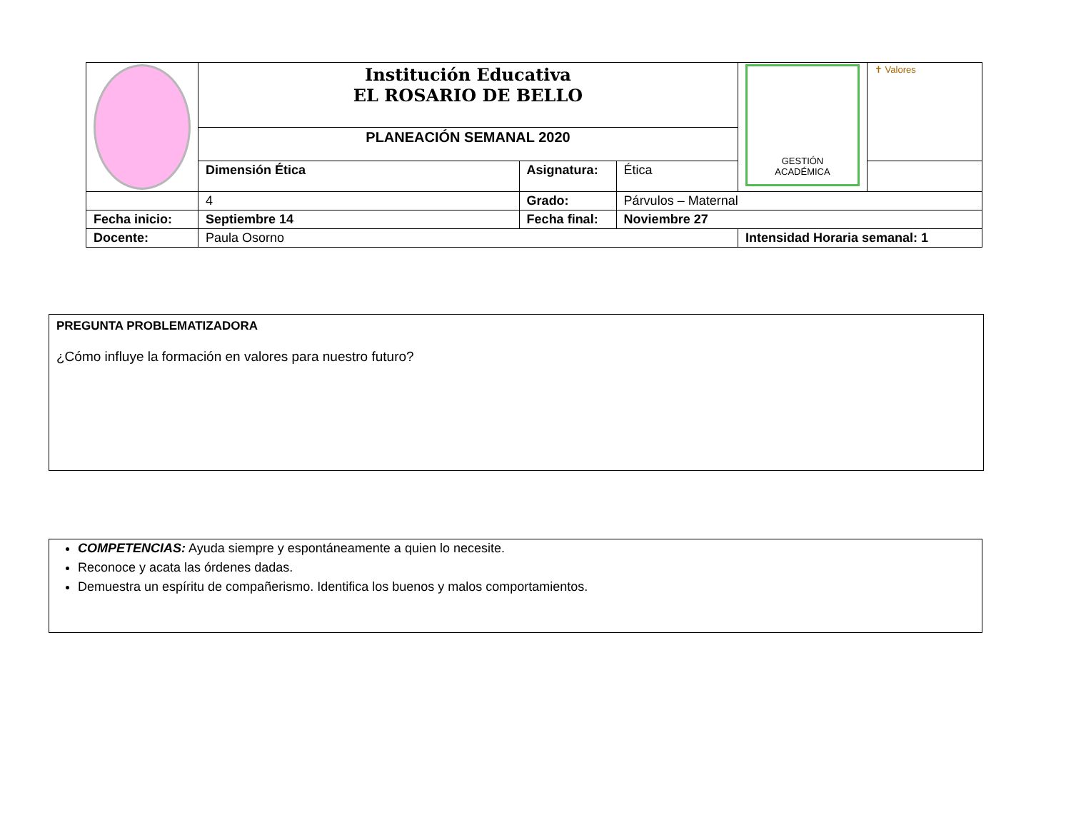| | Institución Educativa EL ROSARIO DE BELLO | | | GESTIÓN ACADÉMICA | ✝ Valores |
| | PLANEACIÓN SEMANAL 2020 | | | | |
| | Dimensión Ética | Asignatura: | Ética | | |
| | 4 | Grado: | Párvulos – Maternal | | |
| Fecha inicio: | Septiembre 14 | Fecha final: | Noviembre 27 | | |
| Docente: | Paula Osorno | | | Intensidad Horaria semanal: 1 | |
PREGUNTA PROBLEMATIZADORA
¿Cómo influye la formación en valores para nuestro futuro?
COMPETENCIAS: Ayuda siempre y espontáneamente a quien lo necesite.
Reconoce y acata las órdenes dadas.
Demuestra un espíritu de compañerismo. Identifica los buenos y malos comportamientos.